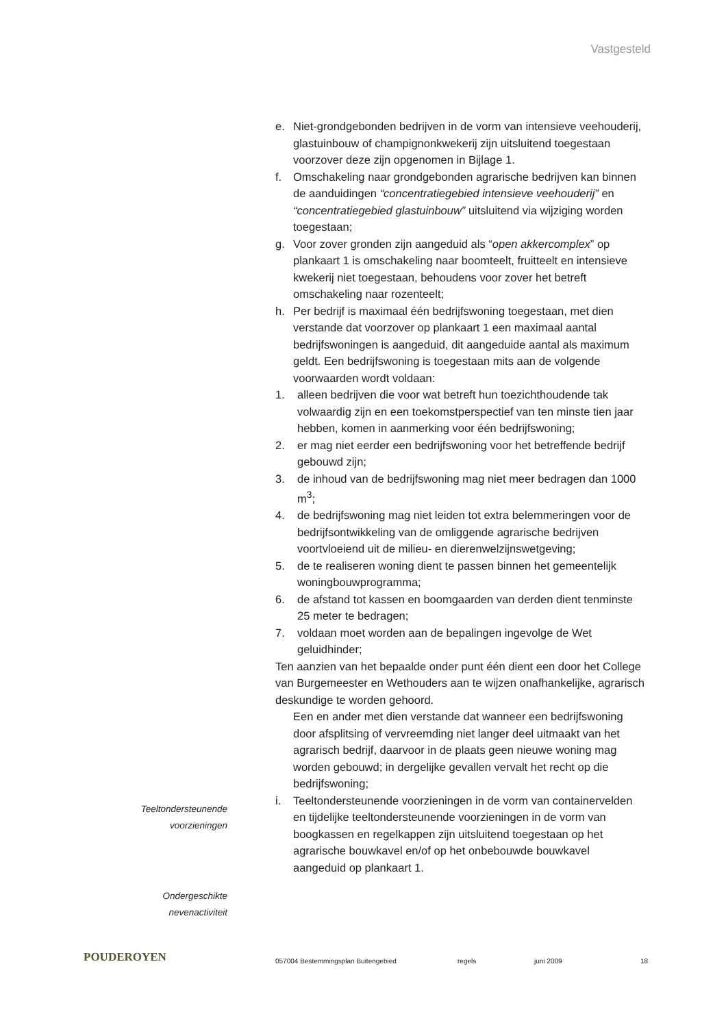Vastgesteld
e. Niet-grondgebonden bedrijven in de vorm van intensieve veehouderij, glastuinbouw of champignonkwekerij zijn uitsluitend toegestaan voorzover deze zijn opgenomen in Bijlage 1.
f. Omschakeling naar grondgebonden agrarische bedrijven kan binnen de aanduidingen “concentratiegebied intensieve veehouderij” en “concentratiegebied glastuinbouw” uitsluitend via wijziging worden toegestaan;
g. Voor zover gronden zijn aangeduid als “open akkercomplex” op plankaart 1 is omschakeling naar boomteelt, fruitteelt en intensieve kwekerij niet toegestaan, behoudens voor zover het betreft omschakeling naar rozenteelt;
h. Per bedrijf is maximaal één bedrijfswoning toegestaan, met dien verstande dat voorzover op plankaart 1 een maximaal aantal bedrijfswoningen is aangeduid, dit aangeduide aantal als maximum geldt. Een bedrijfswoning is toegestaan mits aan de volgende voorwaarden wordt voldaan:
1. alleen bedrijven die voor wat betreft hun toezichthoudende tak volwaardig zijn en een toekomstperspectief van ten minste tien jaar hebben, komen in aanmerking voor één bedrijfswoning;
2. er mag niet eerder een bedrijfswoning voor het betreffende bedrijf gebouwd zijn;
3. de inhoud van de bedrijfswoning mag niet meer bedragen dan 1000 m<sup>3</sup>;
4. de bedrijfswoning mag niet leiden tot extra belemmeringen voor de bedrijfsontwikkeling van de omliggende agrarische bedrijven voortvloeiend uit de milieu- en dierenwelzijnswetgeving;
5. de te realiseren woning dient te passen binnen het gemeentelijk woningbouwprogramma;
6. de afstand tot kassen en boomgaarden van derden dient tenminste 25 meter te bedragen;
7. voldaan moet worden aan de bepalingen ingevolge de Wet geluidhinder;
Ten aanzien van het bepaalde onder punt één dient een door het College van Burgemeester en Wethouders aan te wijzen onafhankelijke, agrarisch deskundige te worden gehoord.
Een en ander met dien verstande dat wanneer een bedrijfswoning door afsplitsing of vervreemding niet langer deel uitmaakt van het agrarisch bedrijf, daarvoor in de plaats geen nieuwe woning mag worden gebouwd; in dergelijke gevallen vervalt het recht op die bedrijfswoning;
i. Teeltondersteunende voorzieningen in de vorm van containervelden en tijdelijke teeltondersteunende voorzieningen in de vorm van boogkassen en regelkappen zijn uitsluitend toegestaan op het agrarische bouwkavel en/of op het onbebouwde bouwkavel aangeduid op plankaart 1.
Teeltondersteunende
voorzieningen
Ondergeschikte
nevenactiviteit
POUDEROYEN
057004 Bestemmingsplan Buitengebied regels juni 2009 18